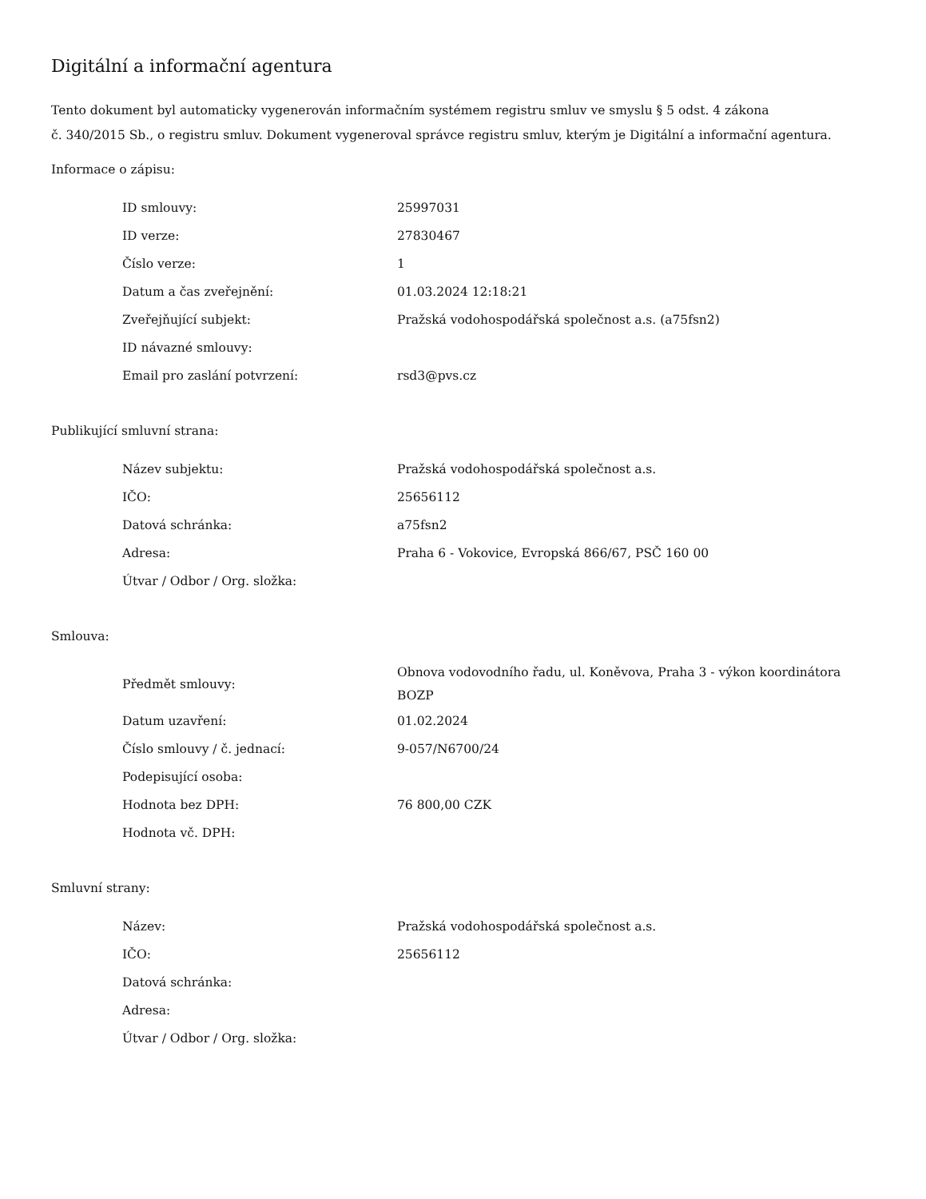Digitální a informační agentura
Tento dokument byl automaticky vygenerován informačním systémem registru smluv ve smyslu § 5 odst. 4 zákona
č. 340/2015 Sb., o registru smluv. Dokument vygeneroval správce registru smluv, kterým je Digitální a informační agentura.
Informace o zápisu:
| ID smlouvy: | 25997031 |
| ID verze: | 27830467 |
| Číslo verze: | 1 |
| Datum a čas zveřejnění: | 01.03.2024 12:18:21 |
| Zveřejňující subjekt: | Pražská vodohospodářská společnost a.s. (a75fsn2) |
| ID návazné smlouvy: | |
| Email pro zaslání potvrzení: | rsd3@pvs.cz |
Publikující smluvní strana:
| Název subjektu: | Pražská vodohospodářská společnost a.s. |
| IČO: | 25656112 |
| Datová schránka: | a75fsn2 |
| Adresa: | Praha 6 - Vokovice, Evropská 866/67, PSČ 160 00 |
| Útvar / Odbor / Org. složka: | |
Smlouva:
| Předmět smlouvy: | Obnova vodovodního řadu, ul. Koněvova, Praha 3 - výkon koordinátora BOZP |
| Datum uzavření: | 01.02.2024 |
| Číslo smlouvy / č. jednací: | 9-057/N6700/24 |
| Podepisující osoba: | |
| Hodnota bez DPH: | 76 800,00 CZK |
| Hodnota vč. DPH: | |
Smluvní strany:
| Název: | Pražská vodohospodářská společnost a.s. |
| IČO: | 25656112 |
| Datová schránka: | |
| Adresa: | |
| Útvar / Odbor / Org. složka: | |